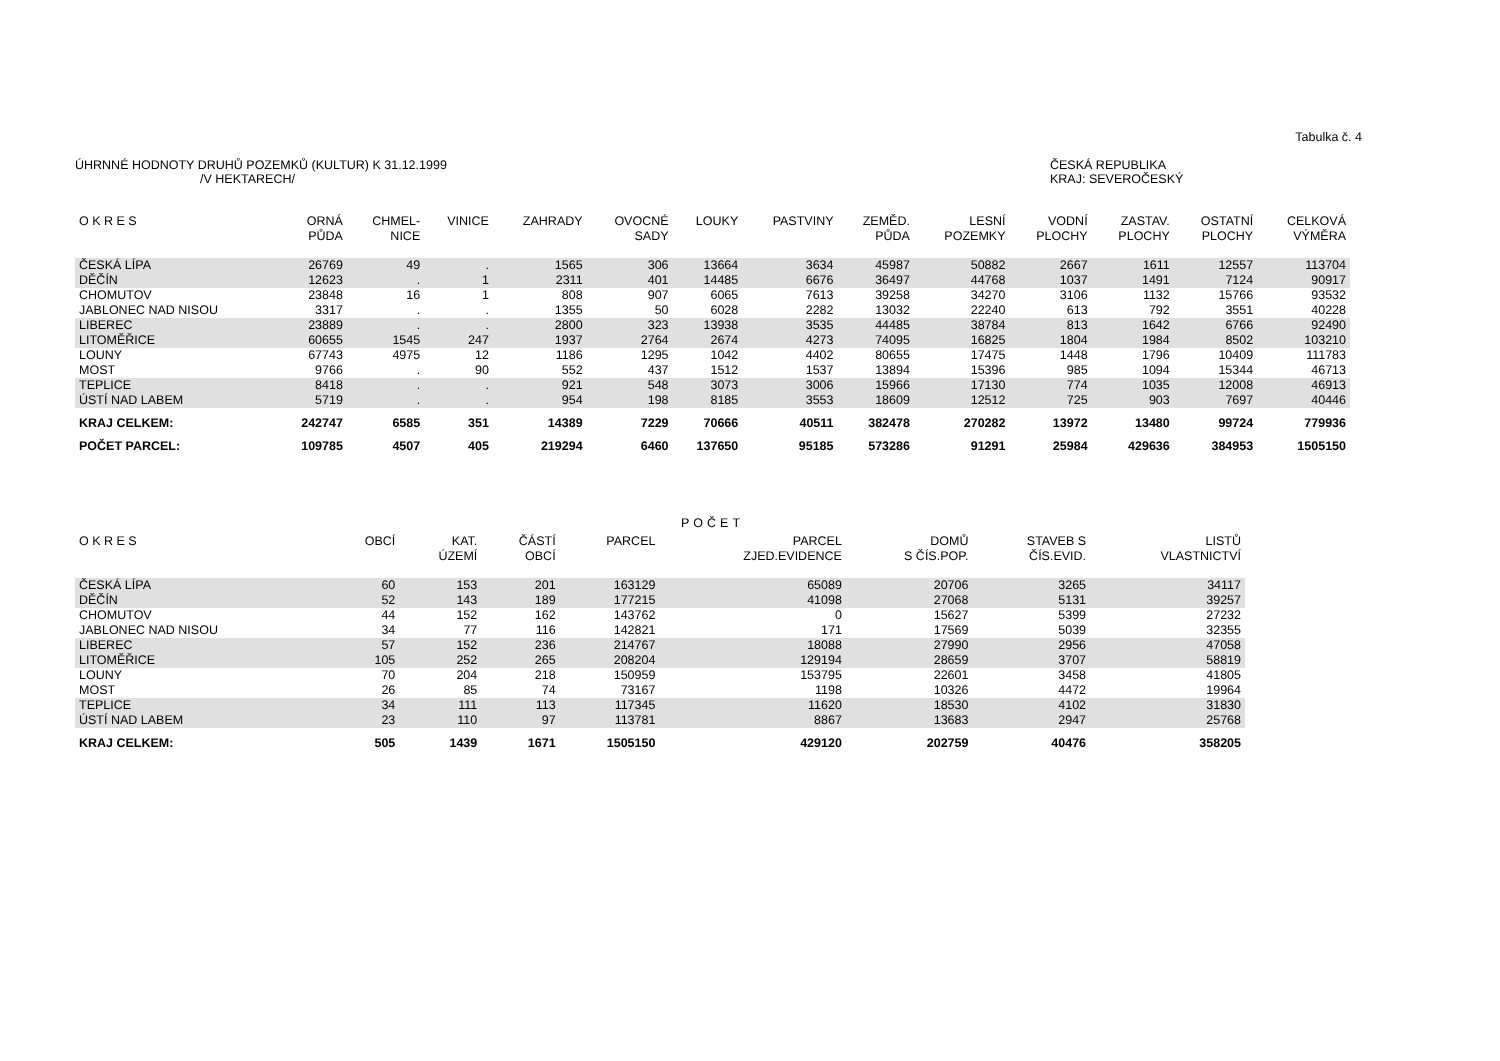Tabulka č. 4
ÚHRNNÉ HODNOTY DRUHŮ POZEMKŮ (KULTUR) K 31.12.1999
/V HEKTARECH/
ČESKÁ REPUBLIKA
KRAJ: SEVEROČESKÝ
| O K R E S | ORNÁ PŮDA | CHMEL- NICE | VINICE | ZAHRADY | OVOCNÉ SADY | LOUKY | PASTVINY | ZEMĚD. PŮDA | LESNÍ POZEMKY | VODNÍ PLOCHY | ZASTAV. PLOCHY | OSTATNÍ PLOCHY | CELKOVÁ VÝMĚRA |
| --- | --- | --- | --- | --- | --- | --- | --- | --- | --- | --- | --- | --- | --- |
| ČESKÁ LÍPA | 26769 | 49 | . | 1565 | 306 | 13664 | 3634 | 45987 | 50882 | 2667 | 1611 | 12557 | 113704 |
| DĚČÍN | 12623 | . | 1 | 2311 | 401 | 14485 | 6676 | 36497 | 44768 | 1037 | 1491 | 7124 | 90917 |
| CHOMUTOV | 23848 | 16 | 1 | 808 | 907 | 6065 | 7613 | 39258 | 34270 | 3106 | 1132 | 15766 | 93532 |
| JABLONEC NAD NISOU | 3317 | . | . | 1355 | 50 | 6028 | 2282 | 13032 | 22240 | 613 | 792 | 3551 | 40228 |
| LIBEREC | 23889 | . | . | 2800 | 323 | 13938 | 3535 | 44485 | 38784 | 813 | 1642 | 6766 | 92490 |
| LITOMĚŘICE | 60655 | 1545 | 247 | 1937 | 2764 | 2674 | 4273 | 74095 | 16825 | 1804 | 1984 | 8502 | 103210 |
| LOUNY | 67743 | 4975 | 12 | 1186 | 1295 | 1042 | 4402 | 80655 | 17475 | 1448 | 1796 | 10409 | 111783 |
| MOST | 9766 | . | 90 | 552 | 437 | 1512 | 1537 | 13894 | 15396 | 985 | 1094 | 15344 | 46713 |
| TEPLICE | 8418 | . | . | 921 | 548 | 3073 | 3006 | 15966 | 17130 | 774 | 1035 | 12008 | 46913 |
| ÚSTÍ NAD LABEM | 5719 | . | . | 954 | 198 | 8185 | 3553 | 18609 | 12512 | 725 | 903 | 7697 | 40446 |
| KRAJ CELKEM: | 242747 | 6585 | 351 | 14389 | 7229 | 70666 | 40511 | 382478 | 270282 | 13972 | 13480 | 99724 | 779936 |
| POČET PARCEL: | 109785 | 4507 | 405 | 219294 | 6460 | 137650 | 95185 | 573286 | 91291 | 25984 | 429636 | 384953 | 1505150 |
POČET
| O K R E S | OBCÍ | KAT. ÚZEMÍ | ČÁSTÍ OBCÍ | PARCEL | PARCEL ZJED.EVIDENCE | DOMŮ S ČÍS.POP. | STAVEB S ČÍS.EVID. | LISTŮ VLASTNICTVÍ |
| --- | --- | --- | --- | --- | --- | --- | --- | --- |
| ČESKÁ LÍPA | 60 | 153 | 201 | 163129 | 65089 | 20706 | 3265 | 34117 |
| DĚČÍN | 52 | 143 | 189 | 177215 | 41098 | 27068 | 5131 | 39257 |
| CHOMUTOV | 44 | 152 | 162 | 143762 | 0 | 15627 | 5399 | 27232 |
| JABLONEC NAD NISOU | 34 | 77 | 116 | 142821 | 171 | 17569 | 5039 | 32355 |
| LIBEREC | 57 | 152 | 236 | 214767 | 18088 | 27990 | 2956 | 47058 |
| LITOMĚŘICE | 105 | 252 | 265 | 208204 | 129194 | 28659 | 3707 | 58819 |
| LOUNY | 70 | 204 | 218 | 150959 | 153795 | 22601 | 3458 | 41805 |
| MOST | 26 | 85 | 74 | 73167 | 1198 | 10326 | 4472 | 19964 |
| TEPLICE | 34 | 111 | 113 | 117345 | 11620 | 18530 | 4102 | 31830 |
| ÚSTÍ NAD LABEM | 23 | 110 | 97 | 113781 | 8867 | 13683 | 2947 | 25768 |
| KRAJ CELKEM: | 505 | 1439 | 1671 | 1505150 | 429120 | 202759 | 40476 | 358205 |